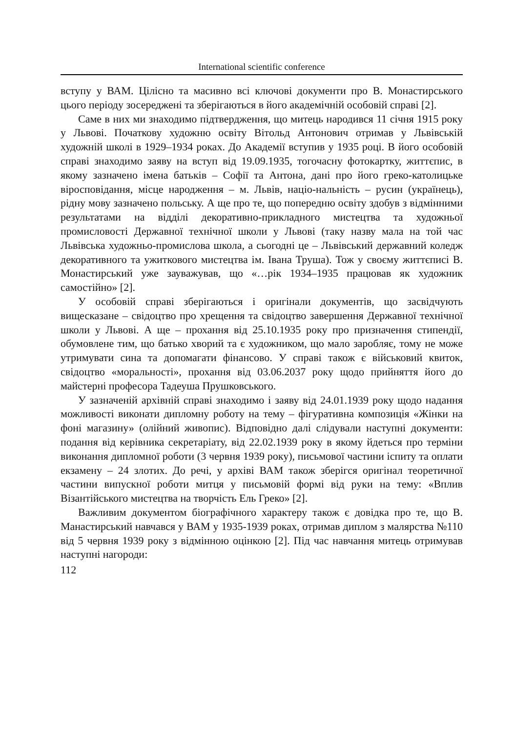International scientific conference
вступу у ВАМ. Цілісно та масивно всі ключові документи про В. Монастирського цього періоду зосереджені та зберігаються в його академічній особовій справі [2].
Саме в них ми знаходимо підтвердження, що митець народився 11 січня 1915 року у Львові. Початкову художню освіту Вітольд Антонович отримав у Львівській художній школі в 1929–1934 роках. До Академії вступив у 1935 році. В його особовій справі знаходимо заяву на вступ від 19.09.1935, тогочасну фотокартку, життєпис, в якому зазначено імена батьків – Софії та Антона, дані про його греко-католицьке віросповідання, місце народження – м. Львів, націо-нальність – русин (українець), рідну мову зазначено польську. А ще про те, що попередню освіту здобув з відмінними результатами на відділі декоративно-прикладного мистецтва та художньої промисловості Державної технічної школи у Львові (таку назву мала на той час Львівська художньо-промислова школа, а сьогодні це – Львівський державний коледж декоративного та ужиткового мистецтва ім. Івана Труша). Тож у своєму життєписі В. Монастирський уже зауважував, що «…рік 1934–1935 працював як художник самостійно» [2].
У особовій справі зберігаються і оригінали документів, що засвідчують вищесказане – свідоцтво про хрещення та свідоцтво завершення Державної технічної школи у Львові. А ще – прохання від 25.10.1935 року про призначення стипендії, обумовлене тим, що батько хворий та є художником, що мало заробляє, тому не може утримувати сина та допомагати фінансово. У справі також є військовий квиток, свідоцтво «моральності», прохання від 03.06.2037 року щодо прийняття його до майстерні професора Тадеуша Прушковського.
У зазначеній архівній справі знаходимо і заяву від 24.01.1939 року щодо надання можливості виконати дипломну роботу на тему – фігуративна композиція «Жінки на фоні магазину» (олійний живопис). Відповідно далі слідували наступні документи: подання від керівника секретаріату, від 22.02.1939 року в якому йдеться про терміни виконання дипломної роботи (3 червня 1939 року), письмової частини іспиту та оплати екзамену – 24 злотих. До речі, у архіві ВАМ також зберігся оригінал теоретичної частини випускної роботи митця у письмовій формі від руки на тему: «Вплив Візантійського мистецтва на творчість Ель Греко» [2].
Важливим документом біографічного характеру також є довідка про те, що В. Манастирський навчався у ВАМ у 1935-1939 роках, отримав диплом з малярства №110 від 5 червня 1939 року з відмінною оцінкою [2]. Під час навчання митець отримував наступні нагороди:
112